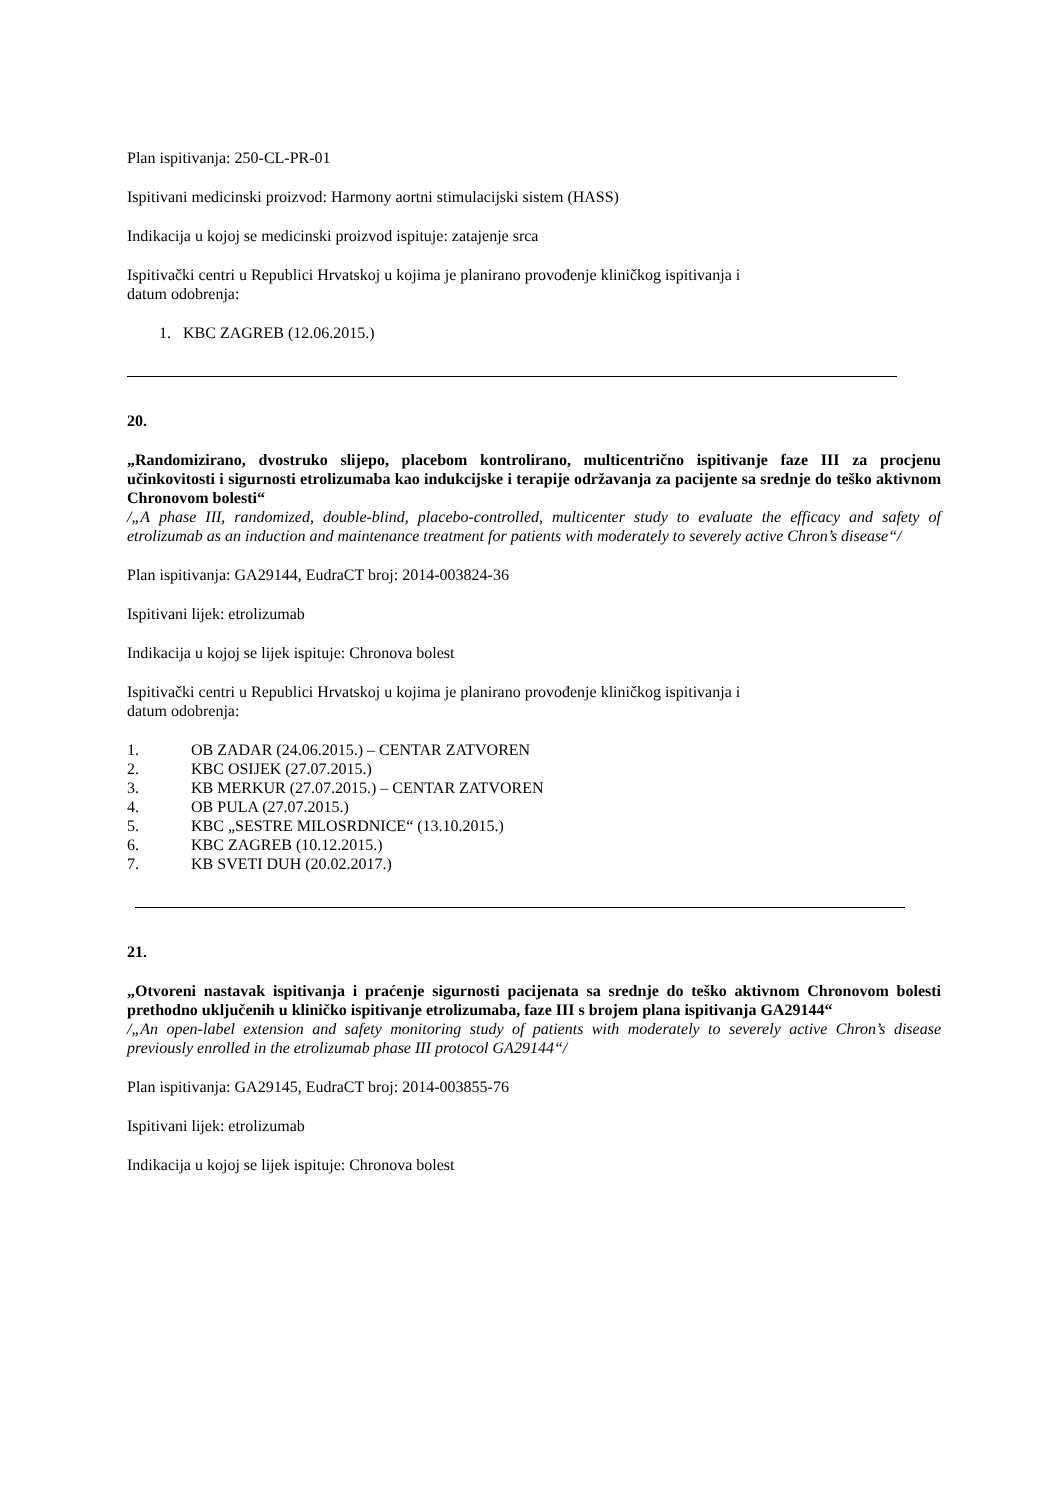Plan ispitivanja: 250-CL-PR-01
Ispitivani medicinski proizvod: Harmony aortni stimulacijski sistem (HASS)
Indikacija u kojoj se medicinski proizvod ispituje: zatajenje srca
Ispitivački centri u Republici Hrvatskoj u kojima je planirano provođenje kliničkog ispitivanja i
datum odobrenja:
1. KBC ZAGREB (12.06.2015.)
20.
„Randomizirano, dvostruko slijepo, placebom kontrolirano, multicentrično ispitivanje faze III za procjenu učinkovitosti i sigurnosti etrolizumaba kao indukcijske i terapije održavanja za pacijente sa srednje do teško aktivnom Chronovom bolesti“
/„A phase III, randomized, double-blind, placebo-controlled, multicenter study to evaluate the efficacy and safety of etrolizumab as an induction and maintenance treatment for patients with moderately to severely active Chron’s disease“/
Plan ispitivanja: GA29144, EudraCT broj: 2014-003824-36
Ispitivani lijek: etrolizumab
Indikacija u kojoj se lijek ispituje: Chronova bolest
Ispitivački centri u Republici Hrvatskoj u kojima je planirano provođenje kliničkog ispitivanja i
datum odobrenja:
1. OB ZADAR (24.06.2015.) – CENTAR ZATVOREN
2. KBC OSIJEK (27.07.2015.)
3. KB MERKUR (27.07.2015.) – CENTAR ZATVOREN
4. OB PULA (27.07.2015.)
5. KBC „SESTRE MILOSRDNICE“ (13.10.2015.)
6. KBC ZAGREB (10.12.2015.)
7. KB SVETI DUH (20.02.2017.)
21.
„Otvoreni nastavak ispitivanja i praćenje sigurnosti pacijenata sa srednje do teško aktivnom Chronovom bolesti prethodno uključenih u kliničko ispitivanje etrolizumaba, faze III s brojem plana ispitivanja GA29144“
/„An open-label extension and safety monitoring study of patients with moderately to severely active Chron’s disease previously enrolled in the etrolizumab phase III protocol GA29144“/
Plan ispitivanja: GA29145, EudraCT broj: 2014-003855-76
Ispitivani lijek: etrolizumab
Indikacija u kojoj se lijek ispituje: Chronova bolest